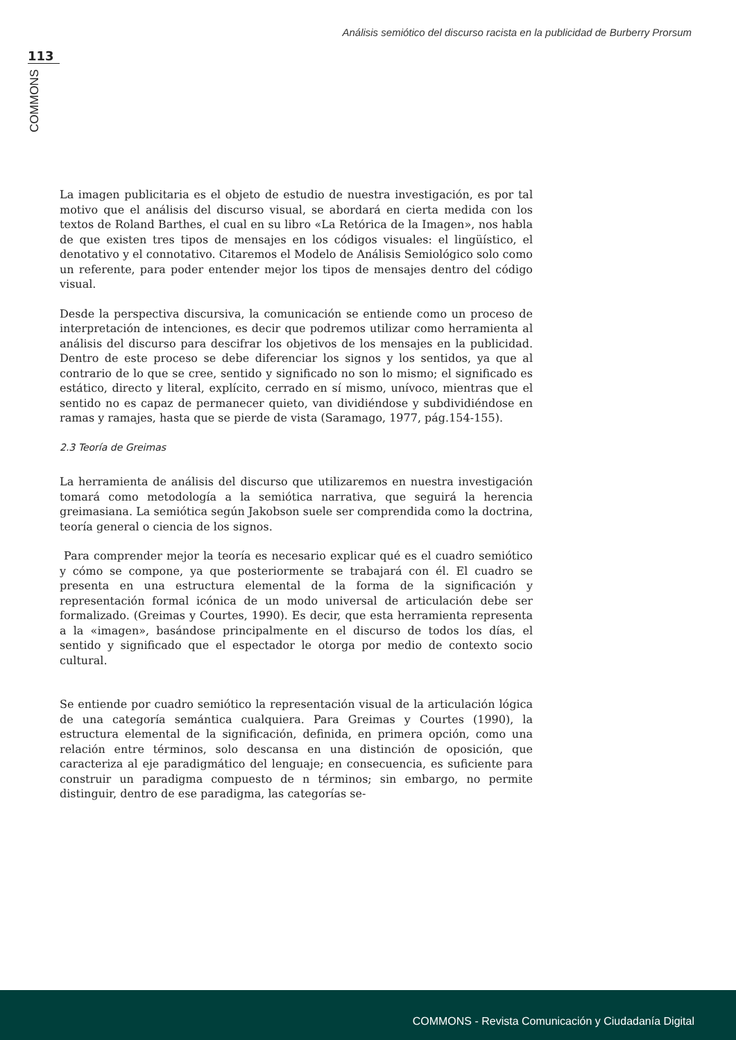Análisis semiótico del discurso racista en la publicidad de Burberry Prorsum
113
COMMONS
La imagen publicitaria es el objeto de estudio de nuestra investigación, es por tal motivo que el análisis del discurso visual, se abordará en cierta medida con los textos de Roland Barthes, el cual en su libro «La Retórica de la Imagen», nos habla de que existen tres tipos de mensajes en los códigos visuales: el lingüístico, el denotativo y el connotativo. Citaremos el Modelo de Análisis Semiológico solo como un referente, para poder entender mejor los tipos de mensajes dentro del código visual.
Desde la perspectiva discursiva, la comunicación se entiende como un proceso de interpretación de intenciones, es decir que podremos utilizar como herramienta al análisis del discurso para descifrar los objetivos de los mensajes en la publicidad. Dentro de este proceso se debe diferenciar los signos y los sentidos, ya que al contrario de lo que se cree, sentido y significado no son lo mismo; el significado es estático, directo y literal, explícito, cerrado en sí mismo, unívoco, mientras que el sentido no es capaz de permanecer quieto, van dividiéndose y subdividiéndose en ramas y ramajes, hasta que se pierde de vista (Saramago, 1977, pág.154-155).
2.3 Teoría de Greimas
La herramienta de análisis del discurso que utilizaremos en nuestra investigación tomará como metodología a la semiótica narrativa, que seguirá la herencia greimasiana. La semiótica según Jakobson suele ser comprendida como la doctrina, teoría general o ciencia de los signos.
Para comprender mejor la teoría es necesario explicar qué es el cuadro semiótico y cómo se compone, ya que posteriormente se trabajará con él. El cuadro se presenta en una estructura elemental de la forma de la significación y representación formal icónica de un modo universal de articulación debe ser formalizado. (Greimas y Courtes, 1990). Es decir, que esta herramienta representa a la «imagen», basándose principalmente en el discurso de todos los días, el sentido y significado que el espectador le otorga por medio de contexto socio cultural.
Se entiende por cuadro semiótico la representación visual de la articulación lógica de una categoría semántica cualquiera. Para Greimas y Courtes (1990), la estructura elemental de la significación, definida, en primera opción, como una relación entre términos, solo descansa en una distinción de oposición, que caracteriza al eje paradigmático del lenguaje; en consecuencia, es suficiente para construir un paradigma compuesto de n términos; sin embargo, no permite distinguir, dentro de ese paradigma, las categorías se-
COMMONS - Revista Comunicación y Ciudadanía Digital